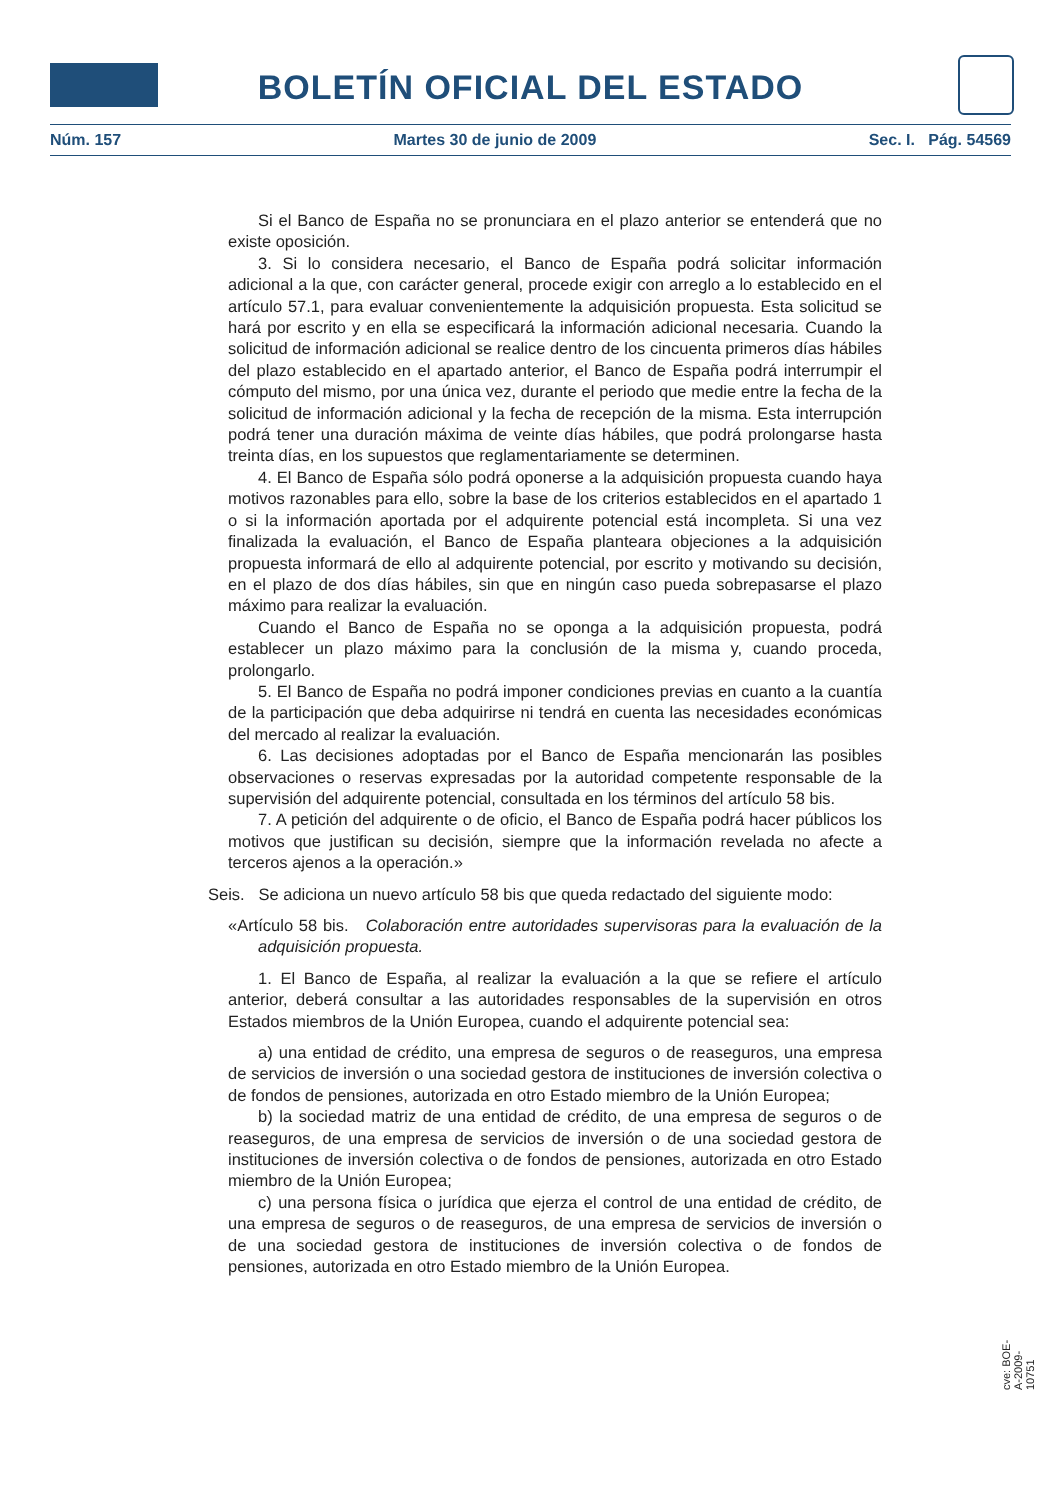BOLETÍN OFICIAL DEL ESTADO
Núm. 157 Martes 30 de junio de 2009 Sec. I. Pág. 54569
Si el Banco de España no se pronunciara en el plazo anterior se entenderá que no existe oposición.
3. Si lo considera necesario, el Banco de España podrá solicitar información adicional a la que, con carácter general, procede exigir con arreglo a lo establecido en el artículo 57.1, para evaluar convenientemente la adquisición propuesta. Esta solicitud se hará por escrito y en ella se especificará la información adicional necesaria. Cuando la solicitud de información adicional se realice dentro de los cincuenta primeros días hábiles del plazo establecido en el apartado anterior, el Banco de España podrá interrumpir el cómputo del mismo, por una única vez, durante el periodo que medie entre la fecha de la solicitud de información adicional y la fecha de recepción de la misma. Esta interrupción podrá tener una duración máxima de veinte días hábiles, que podrá prolongarse hasta treinta días, en los supuestos que reglamentariamente se determinen.
4. El Banco de España sólo podrá oponerse a la adquisición propuesta cuando haya motivos razonables para ello, sobre la base de los criterios establecidos en el apartado 1 o si la información aportada por el adquirente potencial está incompleta. Si una vez finalizada la evaluación, el Banco de España planteara objeciones a la adquisición propuesta informará de ello al adquirente potencial, por escrito y motivando su decisión, en el plazo de dos días hábiles, sin que en ningún caso pueda sobrepasarse el plazo máximo para realizar la evaluación.
Cuando el Banco de España no se oponga a la adquisición propuesta, podrá establecer un plazo máximo para la conclusión de la misma y, cuando proceda, prolongarlo.
5. El Banco de España no podrá imponer condiciones previas en cuanto a la cuantía de la participación que deba adquirirse ni tendrá en cuenta las necesidades económicas del mercado al realizar la evaluación.
6. Las decisiones adoptadas por el Banco de España mencionarán las posibles observaciones o reservas expresadas por la autoridad competente responsable de la supervisión del adquirente potencial, consultada en los términos del artículo 58 bis.
7. A petición del adquirente o de oficio, el Banco de España podrá hacer públicos los motivos que justifican su decisión, siempre que la información revelada no afecte a terceros ajenos a la operación.»
Seis. Se adiciona un nuevo artículo 58 bis que queda redactado del siguiente modo:
«Artículo 58 bis. Colaboración entre autoridades supervisoras para la evaluación de la adquisición propuesta.
1. El Banco de España, al realizar la evaluación a la que se refiere el artículo anterior, deberá consultar a las autoridades responsables de la supervisión en otros Estados miembros de la Unión Europea, cuando el adquirente potencial sea:
a) una entidad de crédito, una empresa de seguros o de reaseguros, una empresa de servicios de inversión o una sociedad gestora de instituciones de inversión colectiva o de fondos de pensiones, autorizada en otro Estado miembro de la Unión Europea;
b) la sociedad matriz de una entidad de crédito, de una empresa de seguros o de reaseguros, de una empresa de servicios de inversión o de una sociedad gestora de instituciones de inversión colectiva o de fondos de pensiones, autorizada en otro Estado miembro de la Unión Europea;
c) una persona física o jurídica que ejerza el control de una entidad de crédito, de una empresa de seguros o de reaseguros, de una empresa de servicios de inversión o de una sociedad gestora de instituciones de inversión colectiva o de fondos de pensiones, autorizada en otro Estado miembro de la Unión Europea.
cve: BOE-A-2009-10751